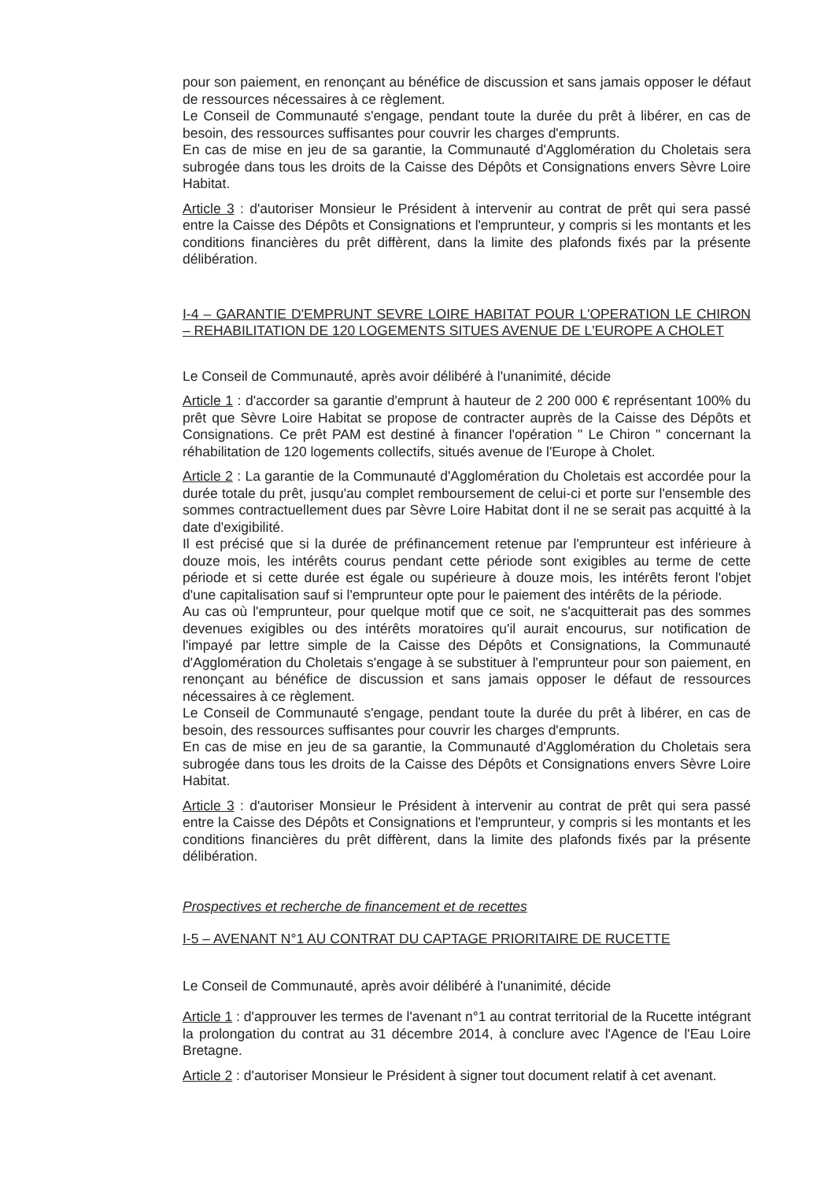pour son paiement, en renonçant au bénéfice de discussion et sans jamais opposer le défaut de ressources nécessaires à ce règlement.
Le Conseil de Communauté s'engage, pendant toute la durée du prêt à libérer, en cas de besoin, des ressources suffisantes pour couvrir les charges d'emprunts.
En cas de mise en jeu de sa garantie, la Communauté d'Agglomération du Choletais sera subrogée dans tous les droits de la Caisse des Dépôts et Consignations envers Sèvre Loire Habitat.
Article 3 : d'autoriser Monsieur le Président à intervenir au contrat de prêt qui sera passé entre la Caisse des Dépôts et Consignations et l'emprunteur, y compris si les montants et les conditions financières du prêt diffèrent, dans la limite des plafonds fixés par la présente délibération.
I-4 – GARANTIE D'EMPRUNT SEVRE LOIRE HABITAT POUR L'OPERATION LE CHIRON – REHABILITATION DE 120 LOGEMENTS SITUES AVENUE DE L'EUROPE A CHOLET
Le Conseil de Communauté, après avoir délibéré à l'unanimité, décide
Article 1 : d'accorder sa garantie d'emprunt à hauteur de 2 200 000 € représentant 100% du prêt que Sèvre Loire Habitat se propose de contracter auprès de la Caisse des Dépôts et Consignations. Ce prêt PAM est destiné à financer l'opération " Le Chiron " concernant la réhabilitation de 120 logements collectifs, situés avenue de l'Europe à Cholet.
Article 2 : La garantie de la Communauté d'Agglomération du Choletais est accordée pour la durée totale du prêt, jusqu'au complet remboursement de celui-ci et porte sur l'ensemble des sommes contractuellement dues par Sèvre Loire Habitat dont il ne se serait pas acquitté à la date d'exigibilité.
Il est précisé que si la durée de préfinancement retenue par l'emprunteur est inférieure à douze mois, les intérêts courus pendant cette période sont exigibles au terme de cette période et si cette durée est égale ou supérieure à douze mois, les intérêts feront l'objet d'une capitalisation sauf si l'emprunteur opte pour le paiement des intérêts de la période.
Au cas où l'emprunteur, pour quelque motif que ce soit, ne s'acquitterait pas des sommes devenues exigibles ou des intérêts moratoires qu'il aurait encourus, sur notification de l'impayé par lettre simple de la Caisse des Dépôts et Consignations, la Communauté d'Agglomération du Choletais s'engage à se substituer à l'emprunteur pour son paiement, en renonçant au bénéfice de discussion et sans jamais opposer le défaut de ressources nécessaires à ce règlement.
Le Conseil de Communauté s'engage, pendant toute la durée du prêt à libérer, en cas de besoin, des ressources suffisantes pour couvrir les charges d'emprunts.
En cas de mise en jeu de sa garantie, la Communauté d'Agglomération du Choletais sera subrogée dans tous les droits de la Caisse des Dépôts et Consignations envers Sèvre Loire Habitat.
Article 3 : d'autoriser Monsieur le Président à intervenir au contrat de prêt qui sera passé entre la Caisse des Dépôts et Consignations et l'emprunteur, y compris si les montants et les conditions financières du prêt diffèrent, dans la limite des plafonds fixés par la présente délibération.
Prospectives et recherche de financement et de recettes
I-5 – AVENANT N°1 AU CONTRAT DU CAPTAGE PRIORITAIRE DE RUCETTE
Le Conseil de Communauté, après avoir délibéré à l'unanimité, décide
Article 1 : d'approuver les termes de l'avenant n°1 au contrat territorial de la Rucette intégrant la prolongation du contrat au 31 décembre 2014, à conclure avec l'Agence de l'Eau Loire Bretagne.
Article 2 : d'autoriser Monsieur le Président à signer tout document relatif à cet avenant.